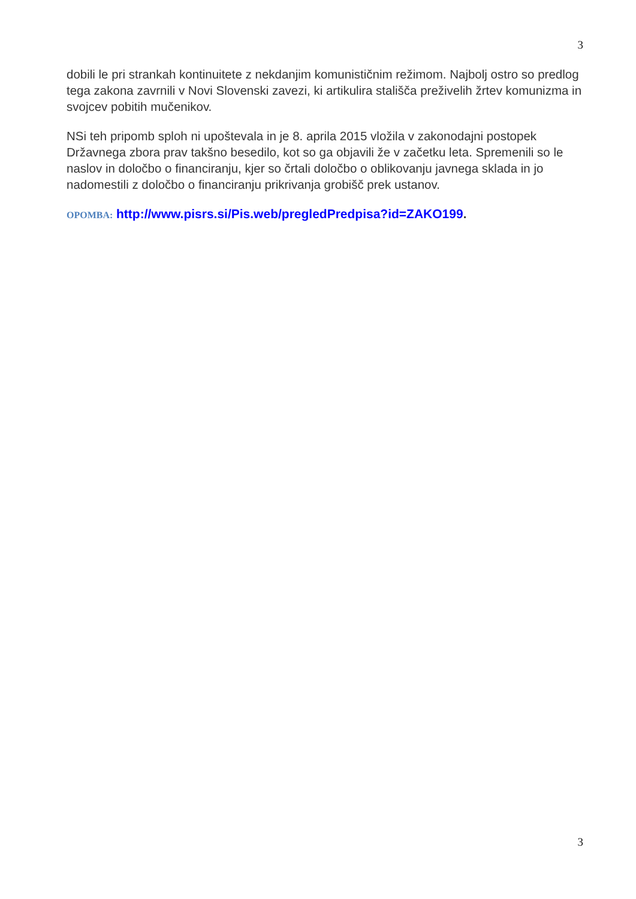3
dobili le pri strankah kontinuitete z nekdanjim komunističnim režimom. Najbolj ostro so predlog tega zakona zavrnili v Novi Slovenski zavezi, ki artikulira stališča preživelih žrtev komunizma in svojcev pobitih mučenikov.
NSi teh pripomb sploh ni upoštevala in je 8. aprila 2015 vložila v zakonodajni postopek Državnega zbora prav takšno besedilo, kot so ga objavili že v začetku leta. Spremenili so le naslov in določbo o financiranju, kjer so črtali določbo o oblikovanju javnega sklada in jo nadomestili z določbo o financiranju prikrivanja grobišč prek ustanov.
OPOMBA: http://www.pisrs.si/Pis.web/pregledPredpisa?id=ZAKO199.
3